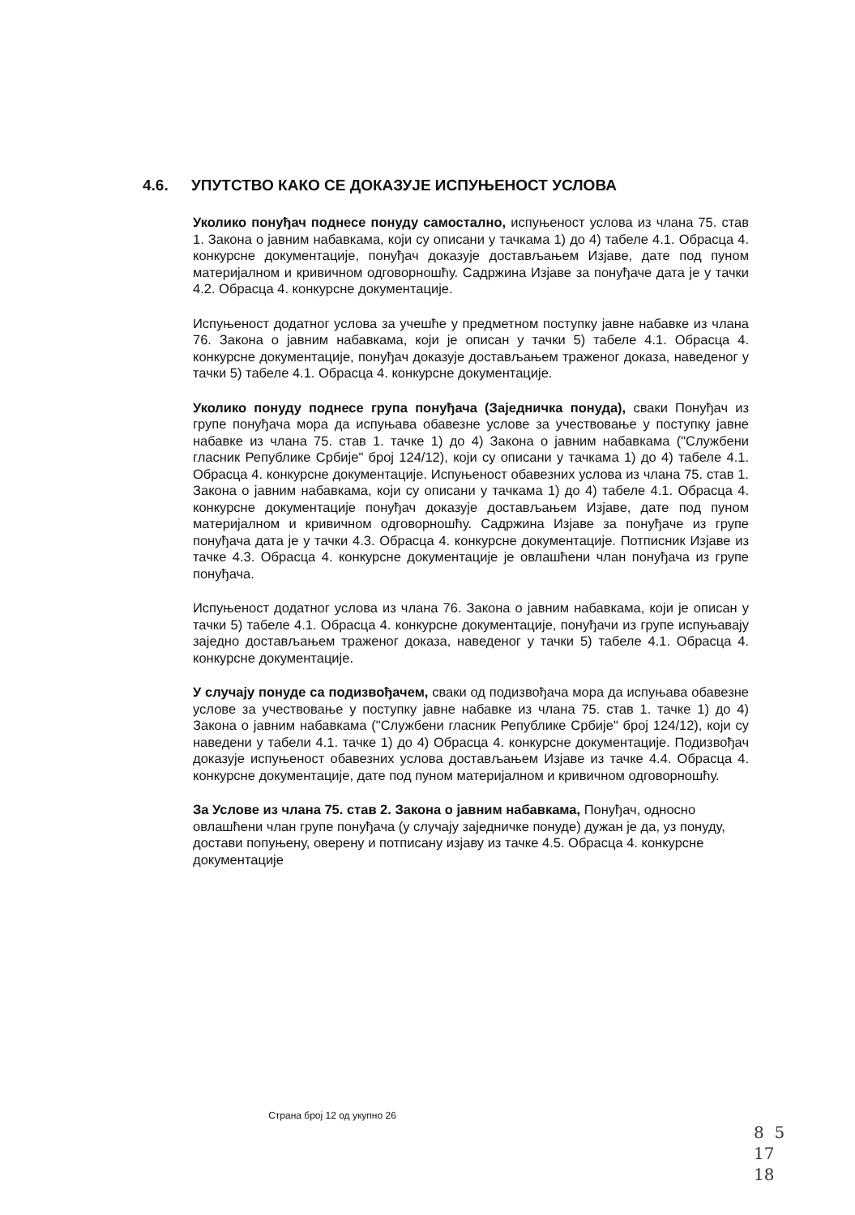4.6. УПУТСТВО КАКО СЕ ДОКАЗУЈЕ ИСПУЊЕНОСТ УСЛОВА
Уколико понуђач поднесе понуду самостално, испуњеност услова из члана 75. став 1. Закона о јавним набавкама, који су описани у тачкама 1) до 4) табеле 4.1. Обрасца 4. конкурсне документације, понуђач доказује достављањем Изјаве, дате под пуном материјалном и кривичном одговорношћу. Садржина Изјаве за понуђаче дата је у тачки 4.2. Обрасца 4. конкурсне документације.
Испуњеност додатног услова за учешће у предметном поступку јавне набавке из члана 76. Закона о јавним набавкама, који је описан у тачки 5) табеле 4.1. Обрасца 4. конкурсне документације, понуђач доказује достављањем траженог доказа, наведеног у тачки 5) табеле 4.1. Обрасца 4. конкурсне документације.
Уколико понуду поднесе група понуђача (Заједничка понуда), сваки Понуђач из групе понуђача мора да испуњава обавезне услове за учествовање у поступку јавне набавке из члана 75. став 1. тачке 1) до 4) Закона о јавним набавкама ("Службени гласник Републике Србије" број 124/12), који су описани у тачкама 1) до 4) табеле 4.1. Обрасца 4. конкурсне документације. Испуњеност обавезних услова из члана 75. став 1. Закона о јавним набавкама, који су описани у тачкама 1) до 4) табеле 4.1. Обрасца 4. конкурсне документације понуђач доказује достављањем Изјаве, дате под пуном материјалном и кривичном одговорношћу. Садржина Изјаве за понуђаче из групе понуђача дата је у тачки 4.3. Обрасца 4. конкурсне документације. Потписник Изјаве из тачке 4.3. Обрасца 4. конкурсне документације је овлашћени члан понуђача из групе понуђача.
Испуњеност додатног услова из члана 76. Закона о јавним набавкама, који је описан у тачки 5) табеле 4.1. Обрасца 4. конкурсне документације, понуђачи из групе испуњавају заједно достављањем траженог доказа, наведеног у тачки 5) табеле 4.1. Обрасца 4. конкурсне документације.
У случају понуде са подизвођачем, сваки од подизвођача мора да испуњава обавезне услове за учествовање у поступку јавне набавке из члана 75. став 1. тачке 1) до 4) Закона о јавним набавкама ("Службени гласник Републике Србије" број 124/12), који су наведени у табели 4.1. тачке 1) до 4) Обрасца 4. конкурсне документације. Подизвођач доказује испуњеност обавезних услова достављањем Изјаве из тачке 4.4. Обрасца 4. конкурсне документације, дате под пуном материјалном и кривичном одговорношћу.
За Услове из члана 75. став 2. Закона о јавним набавкама, Понуђач, односно овлашћени члан групе понуђача (у случају заједничке понуде) дужан је да, уз понуду, достави попуњену, оверену и потписану изјаву из тачке 4.5. Обрасца 4. конкурсне документације
Страна број 12 од укупно 26
8 5
17
18